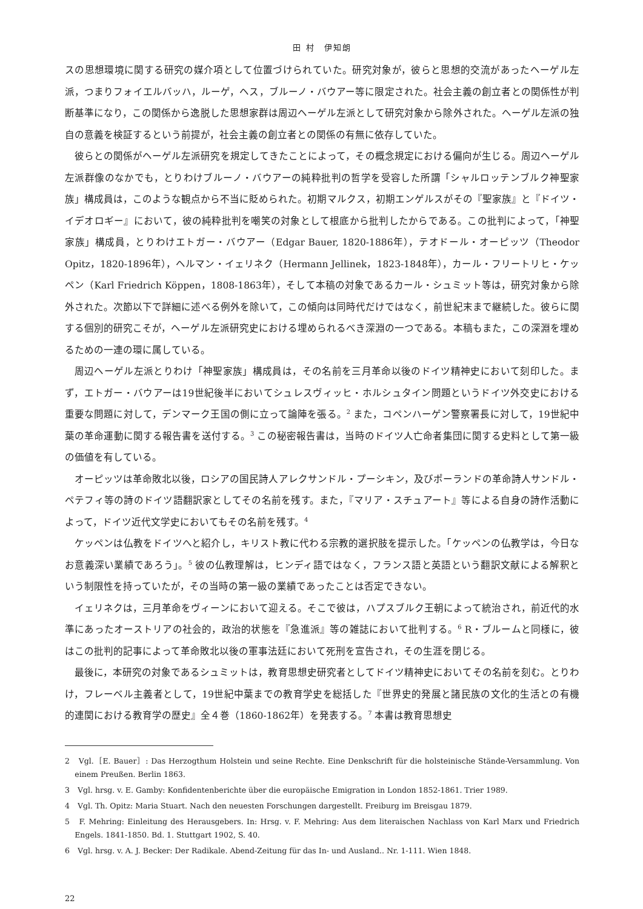田 村　伊知朗
スの思想環境に関する研究の媒介項として位置づけられていた。研究対象が，彼らと思想的交流があったヘーゲル左派，つまりフォイエルバッハ，ルーゲ，ヘス，ブルーノ・バウアー等に限定された。社会主義の創立者との関係性が判断基準になり，この関係から逸脱した思想家群は周辺ヘーゲル左派として研究対象から除外された。ヘーゲル左派の独自の意義を検証するという前提が，社会主義の創立者との関係の有無に依存していた。
彼らとの関係がヘーゲル左派研究を規定してきたことによって，その概念規定における偏向が生じる。周辺ヘーゲル左派群像のなかでも，とりわけブルーノ・バウアーの純粋批判の哲学を受容した所謂「シャルロッテンブルク神聖家族」構成員は，このような観点から不当に貶められた。初期マルクス，初期エンゲルスがその『聖家族』と『ドイツ・イデオロギー』において，彼の純粋批判を嘲笑の対象として根底から批判したからである。この批判によって，「神聖家族」構成員，とりわけエトガー・バウアー（Edgar Bauer, 1820-1886年），テオドール・オーピッツ（Theodor Opitz，1820-1896年），ヘルマン・イェリネク（Hermann Jellinek，1823-1848年），カール・フリートリヒ・ケッペン（Karl Friedrich Köppen，1808-1863年），そして本稿の対象であるカール・シュミット等は，研究対象から除外された。次節以下で詳細に述べる例外を除いて，この傾向は同時代だけではなく，前世紀末まで継続した。彼らに関する個別的研究こそが，ヘーゲル左派研究史における埋められるべき深淵の一つである。本稿もまた，この深淵を埋めるための一連の環に属している。
周辺ヘーゲル左派とりわけ「神聖家族」構成員は，その名前を三月革命以後のドイツ精神史において刻印した。まず，エトガー・バウアーは19世紀後半においてシュレスヴィッヒ・ホルシュタイン問題というドイツ外交史における重要な問題に対して，デンマーク王国の側に立って論陣を張る。<sup>2</sup> また，コペンハーゲン警察署長に対して，19世紀中葉の革命運動に関する報告書を送付する。<sup>3</sup> この秘密報告書は，当時のドイツ人亡命者集団に関する史料として第一級の価値を有している。
オーピッツは革命敗北以後，ロシアの国民詩人アレクサンドル・プーシキン，及びポーランドの革命詩人サンドル・ペテフィ等の詩のドイツ語翻訳家としてその名前を残す。また，『マリア・スチュアート』等による自身の詩作活動によって，ドイツ近代文学史においてもその名前を残す。<sup>4</sup>
ケッペンは仏教をドイツへと紹介し，キリスト教に代わる宗教的選択肢を提示した。「ケッペンの仏教学は，今日なお意義深い業績であろう」。<sup>5</sup> 彼の仏教理解は，ヒンディ語ではなく，フランス語と英語という翻訳文献による解釈という制限性を持っていたが，その当時の第一級の業績であったことは否定できない。
イェリネクは，三月革命をヴィーンにおいて迎える。そこで彼は，ハプスブルク王朝によって統治され，前近代的水準にあったオーストリアの社会的，政治的状態を『急進派』等の雑誌において批判する。<sup>6</sup> R・ブルームと同様に，彼はこの批判的記事によって革命敗北以後の軍事法廷において死刑を宣告され，その生涯を閉じる。
最後に，本研究の対象であるシュミットは，教育思想史研究者としてドイツ精神史においてその名前を刻む。とりわけ，フレーベル主義者として，19世紀中葉までの教育学史を総括した『世界史的発展と諸民族の文化的生活との有機的連関における教育学の歴史』全４巻（1860-1862年）を発表する。<sup>7</sup> 本書は教育思想史
2　Vgl.［E. Bauer］: Das Herzogthum Holstein und seine Rechte. Eine Denkschrift für die holsteinische Stände-Versammlung. Von einem Preußen. Berlin 1863.
3　Vgl. hrsg. v. E. Gamby: Konfidentenberichte über die europäische Emigration in London 1852-1861. Trier 1989.
4　Vgl. Th. Opitz: Maria Stuart. Nach den neuesten Forschungen dargestellt. Freiburg im Breisgau 1879.
5　F. Mehring: Einleitung des Herausgebers. In: Hrsg. v. F. Mehring: Aus dem literaischen Nachlass von Karl Marx und Friedrich Engels. 1841-1850. Bd. 1. Stuttgart 1902, S. 40.
6　Vgl. hrsg. v. A. J. Becker: Der Radikale. Abend-Zeitung für das In- und Ausland.. Nr. 1-111. Wien 1848.
22